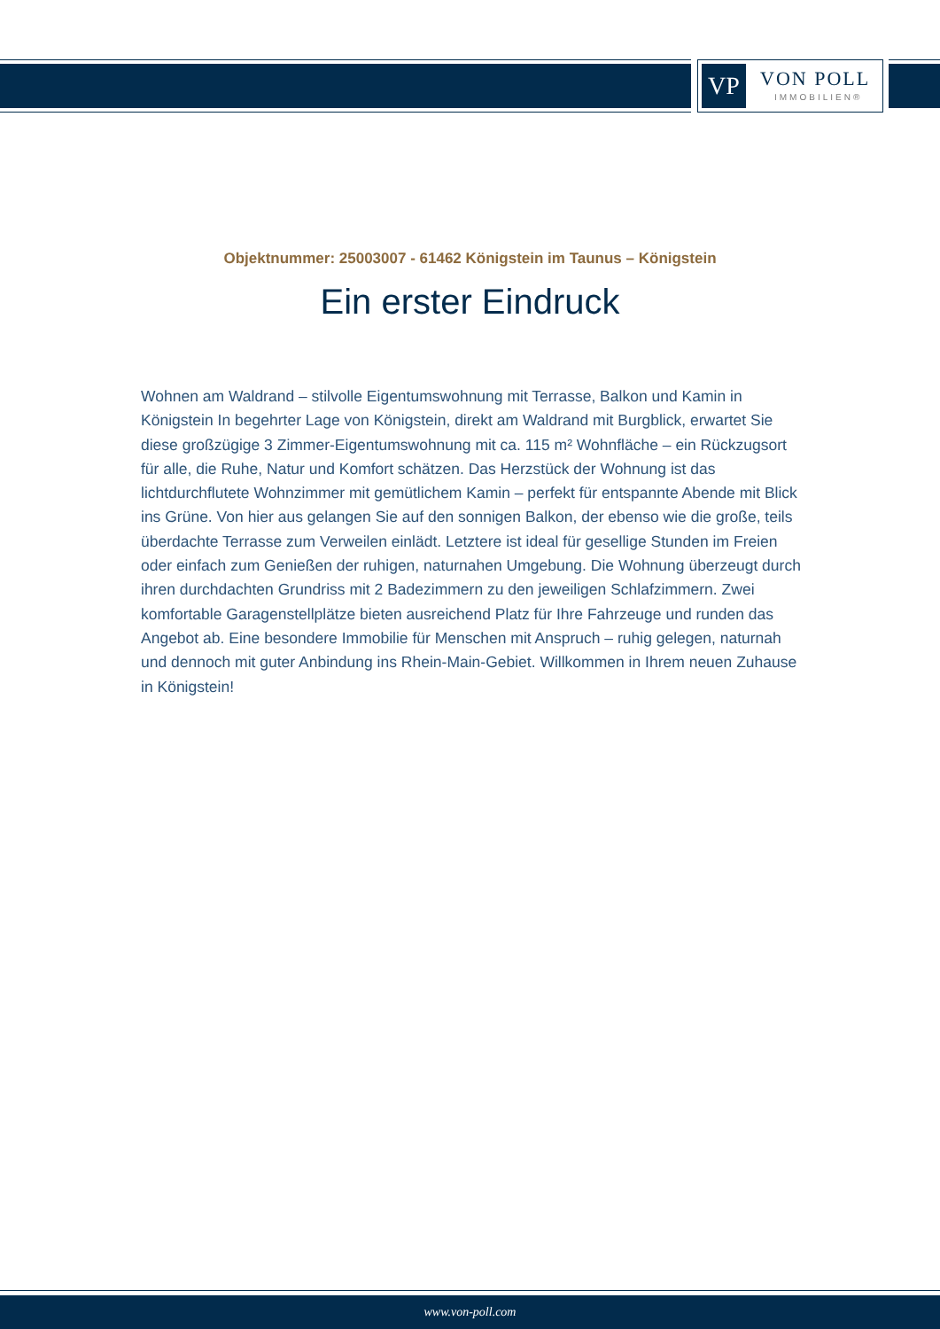VP VON POLL
IMMOBILIEN®
Objektnummer: 25003007 - 61462 Königstein im Taunus – Königstein
Ein erster Eindruck
Wohnen am Waldrand – stilvolle Eigentumswohnung mit Terrasse, Balkon und Kamin in Königstein In begehrter Lage von Königstein, direkt am Waldrand mit Burgblick, erwartet Sie diese großzügige 3 Zimmer-Eigentumswohnung mit ca. 115 m² Wohnfläche – ein Rückzugsort für alle, die Ruhe, Natur und Komfort schätzen. Das Herzstück der Wohnung ist das lichtdurchflutete Wohnzimmer mit gemütlichem Kamin – perfekt für entspannte Abende mit Blick ins Grüne. Von hier aus gelangen Sie auf den sonnigen Balkon, der ebenso wie die große, teils überdachte Terrasse zum Verweilen einlädt. Letztere ist ideal für gesellige Stunden im Freien oder einfach zum Genießen der ruhigen, naturnahen Umgebung. Die Wohnung überzeugt durch ihren durchdachten Grundriss mit 2 Badezimmern zu den jeweiligen Schlafzimmern. Zwei komfortable Garagenstellplätze bieten ausreichend Platz für Ihre Fahrzeuge und runden das Angebot ab. Eine besondere Immobilie für Menschen mit Anspruch – ruhig gelegen, naturnah und dennoch mit guter Anbindung ins Rhein-Main-Gebiet. Willkommen in Ihrem neuen Zuhause in Königstein!
www.von-poll.com